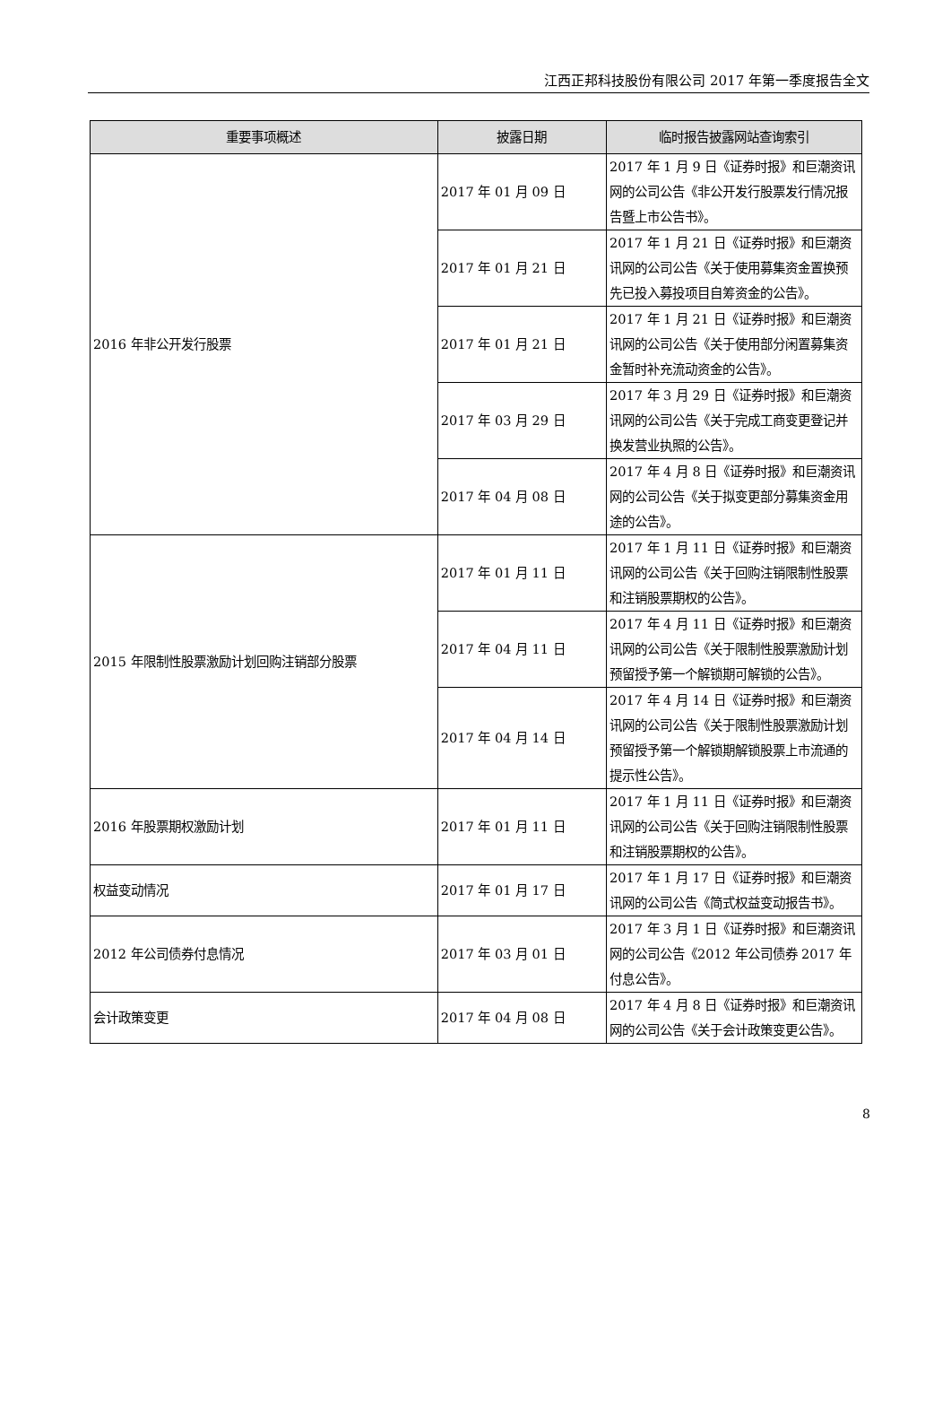江西正邦科技股份有限公司 2017 年第一季度报告全文
| 重要事项概述 | 披露日期 | 临时报告披露网站查询索引 |
| --- | --- | --- |
| 2016 年非公开发行股票 | 2017 年 01 月 09 日 | 2017 年 1 月 9 日《证券时报》和巨潮资讯网的公司公告《非公开发行股票发行情况报告暨上市公告书》。 |
| | 2017 年 01 月 21 日 | 2017 年 1 月 21 日《证券时报》和巨潮资讯网的公司公告《关于使用募集资金置换预先已投入募投项目自筹资金的公告》。 |
| | 2017 年 01 月 21 日 | 2017 年 1 月 21 日《证券时报》和巨潮资讯网的公司公告《关于使用部分闲置募集资金暂时补充流动资金的公告》。 |
| | 2017 年 03 月 29 日 | 2017 年 3 月 29 日《证券时报》和巨潮资讯网的公司公告《关于完成工商变更登记并换发营业执照的公告》。 |
| | 2017 年 04 月 08 日 | 2017 年 4 月 8 日《证券时报》和巨潮资讯网的公司公告《关于拟变更部分募集资金用途的公告》。 |
| 2015 年限制性股票激励计划回购注销部分股票 | 2017 年 01 月 11 日 | 2017 年 1 月 11 日《证券时报》和巨潮资讯网的公司公告《关于回购注销限制性股票和注销股票期权的公告》。 |
| | 2017 年 04 月 11 日 | 2017 年 4 月 11 日《证券时报》和巨潮资讯网的公司公告《关于限制性股票激励计划预留授予第一个解锁期可解锁的公告》。 |
| | 2017 年 04 月 14 日 | 2017 年 4 月 14 日《证券时报》和巨潮资讯网的公司公告《关于限制性股票激励计划预留授予第一个解锁期解锁股票上市流通的提示性公告》。 |
| 2016 年股票期权激励计划 | 2017 年 01 月 11 日 | 2017 年 1 月 11 日《证券时报》和巨潮资讯网的公司公告《关于回购注销限制性股票和注销股票期权的公告》。 |
| 权益变动情况 | 2017 年 01 月 17 日 | 2017 年 1 月 17 日《证券时报》和巨潮资讯网的公司公告《简式权益变动报告书》。 |
| 2012 年公司债券付息情况 | 2017 年 03 月 01 日 | 2017 年 3 月 1 日《证券时报》和巨潮资讯网的公司公告《2012 年公司债券 2017 年付息公告》。 |
| 会计政策变更 | 2017 年 04 月 08 日 | 2017 年 4 月 8 日《证券时报》和巨潮资讯网的公司公告《关于会计政策变更公告》。 |
8